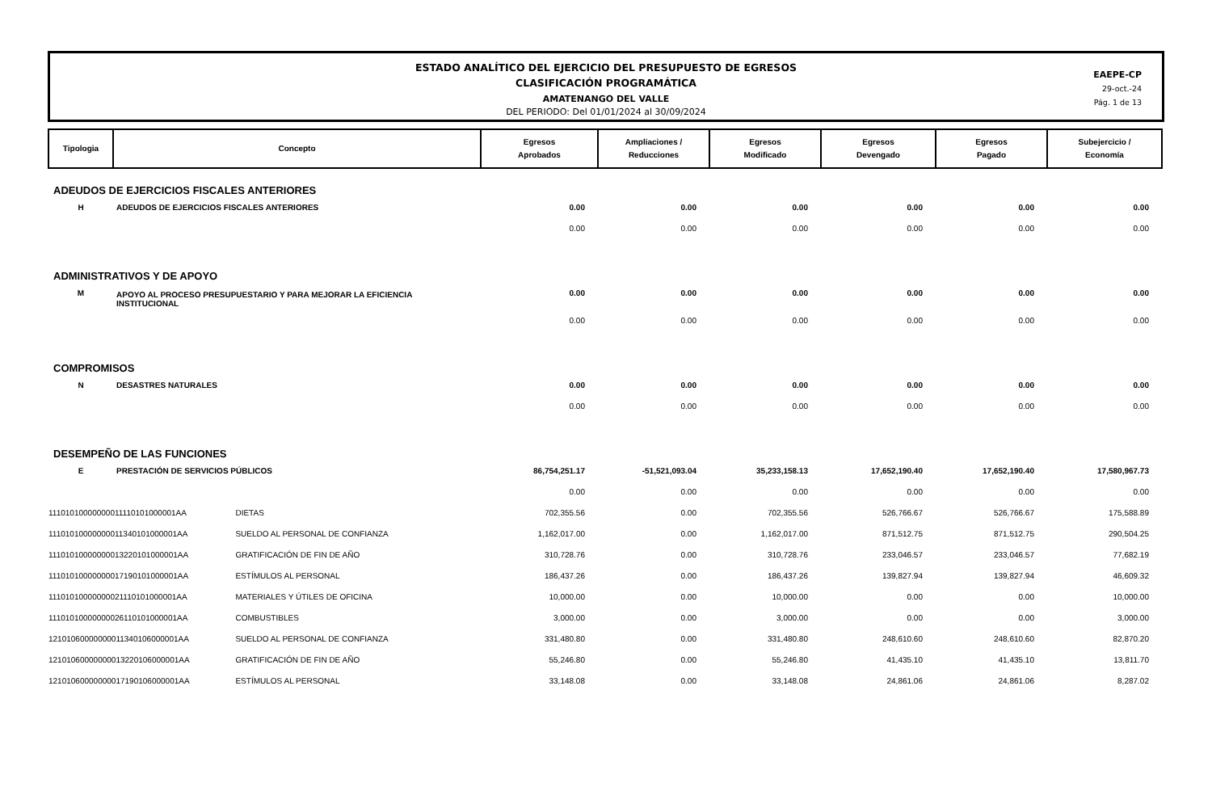ESTADO ANALÍTICO DEL EJERCICIO DEL PRESUPUESTO DE EGRESOS
CLASIFICACIÓN PROGRAMÁTICA
AMATENANGO DEL VALLE
DEL PERIODO: Del 01/01/2024 al 30/09/2024
EAEPE-CP
29-oct.-24
Pág. 1 de 13
| Tipologia | Concepto | | Egresos Aprobados | Ampliaciones / Reducciones | Egresos Modificado | Egresos Devengado | Egresos Pagado | Subejercicio / Economía |
| ADEUDOS DE EJERCICIOS FISCALES ANTERIORES | | | | | | | | |
| H | ADEUDOS DE EJERCICIOS FISCALES ANTERIORES | | 0.00 | 0.00 | 0.00 | 0.00 | 0.00 | 0.00 |
| | | | 0.00 | 0.00 | 0.00 | 0.00 | 0.00 | 0.00 |
| ADMINISTRATIVOS Y DE APOYO | | | | | | | | |
| M | APOYO AL PROCESO PRESUPUESTARIO Y PARA MEJORAR LA EFICIENCIA INSTITUCIONAL | | 0.00 | 0.00 | 0.00 | 0.00 | 0.00 | 0.00 |
| | | | 0.00 | 0.00 | 0.00 | 0.00 | 0.00 | 0.00 |
| COMPROMISOS | | | | | | | | |
| N | DESASTRES NATURALES | | 0.00 | 0.00 | 0.00 | 0.00 | 0.00 | 0.00 |
| | | | 0.00 | 0.00 | 0.00 | 0.00 | 0.00 | 0.00 |
| DESEMPEÑO DE LAS FUNCIONES | | | | | | | | |
| E | PRESTACIÓN DE SERVICIOS PÚBLICOS | | 86,754,251.17 | -51,521,093.04 | 35,233,158.13 | 17,652,190.40 | 17,652,190.40 | 17,580,967.73 |
| | | | 0.00 | 0.00 | 0.00 | 0.00 | 0.00 | 0.00 |
| 11101010000000011110101000001AA | | DIETAS | 702,355.56 | 0.00 | 702,355.56 | 526,766.67 | 526,766.67 | 175,588.89 |
| 11101010000000011340101000001AA | | SUELDO AL PERSONAL DE CONFIANZA | 1,162,017.00 | 0.00 | 1,162,017.00 | 871,512.75 | 871,512.75 | 290,504.25 |
| 11101010000000013220101000001AA | | GRATIFICACIÓN DE FIN DE AÑO | 310,728.76 | 0.00 | 310,728.76 | 233,046.57 | 233,046.57 | 77,682.19 |
| 11101010000000017190101000001AA | | ESTÍMULOS AL PERSONAL | 186,437.26 | 0.00 | 186,437.26 | 139,827.94 | 139,827.94 | 46,609.32 |
| 11101010000000021110101000001AA | | MATERIALES Y ÚTILES DE OFICINA | 10,000.00 | 0.00 | 10,000.00 | 0.00 | 0.00 | 10,000.00 |
| 11101010000000026110101000001AA | | COMBUSTIBLES | 3,000.00 | 0.00 | 3,000.00 | 0.00 | 0.00 | 3,000.00 |
| 12101060000000011340106000001AA | | SUELDO AL PERSONAL DE CONFIANZA | 331,480.80 | 0.00 | 331,480.80 | 248,610.60 | 248,610.60 | 82,870.20 |
| 12101060000000013220106000001AA | | GRATIFICACIÓN DE FIN DE AÑO | 55,246.80 | 0.00 | 55,246.80 | 41,435.10 | 41,435.10 | 13,811.70 |
| 12101060000000017190106000001AA | | ESTÍMULOS AL PERSONAL | 33,148.08 | 0.00 | 33,148.08 | 24,861.06 | 24,861.06 | 8,287.02 |